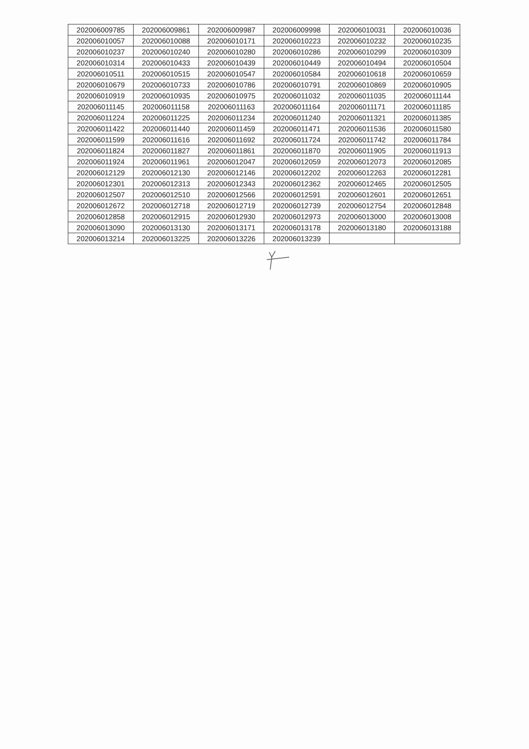| 202006009785 | 202006009861 | 202006009987 | 202006009998 | 202006010031 | 202006010036 |
| 202006010057 | 202006010088 | 202006010171 | 202006010223 | 202006010232 | 202006010235 |
| 202006010237 | 202006010240 | 202006010280 | 202006010286 | 202006010299 | 202006010309 |
| 202006010314 | 202006010433 | 202006010439 | 202006010449 | 202006010494 | 202006010504 |
| 202006010511 | 202006010515 | 202006010547 | 202006010584 | 202006010618 | 202006010659 |
| 202006010679 | 202006010733 | 202006010786 | 202006010791 | 202006010869 | 202006010905 |
| 202006010919 | 202006010935 | 202006010975 | 202006011032 | 202006011035 | 202006011144 |
| 202006011145 | 202006011158 | 202006011163 | 202006011164 | 202006011171 | 202006011185 |
| 202006011224 | 202006011225 | 202006011234 | 202006011240 | 202006011321 | 202006011385 |
| 202006011422 | 202006011440 | 202006011459 | 202006011471 | 202006011536 | 202006011580 |
| 202006011599 | 202006011616 | 202006011692 | 202006011724 | 202006011742 | 202006011784 |
| 202006011824 | 202006011827 | 202006011861 | 202006011870 | 202006011905 | 202006011913 |
| 202006011924 | 202006011961 | 202006012047 | 202006012059 | 202006012073 | 202006012085 |
| 202006012129 | 202006012130 | 202006012146 | 202006012202 | 202006012263 | 202006012281 |
| 202006012301 | 202006012313 | 202006012343 | 202006012362 | 202006012465 | 202006012505 |
| 202006012507 | 202006012510 | 202006012566 | 202006012591 | 202006012601 | 202006012651 |
| 202006012672 | 202006012718 | 202006012719 | 202006012739 | 202006012754 | 202006012848 |
| 202006012858 | 202006012915 | 202006012930 | 202006012973 | 202006013000 | 202006013008 |
| 202006013090 | 202006013130 | 202006013171 | 202006013178 | 202006013180 | 202006013188 |
| 202006013214 | 202006013225 | 202006013226 | 202006013239 | | |